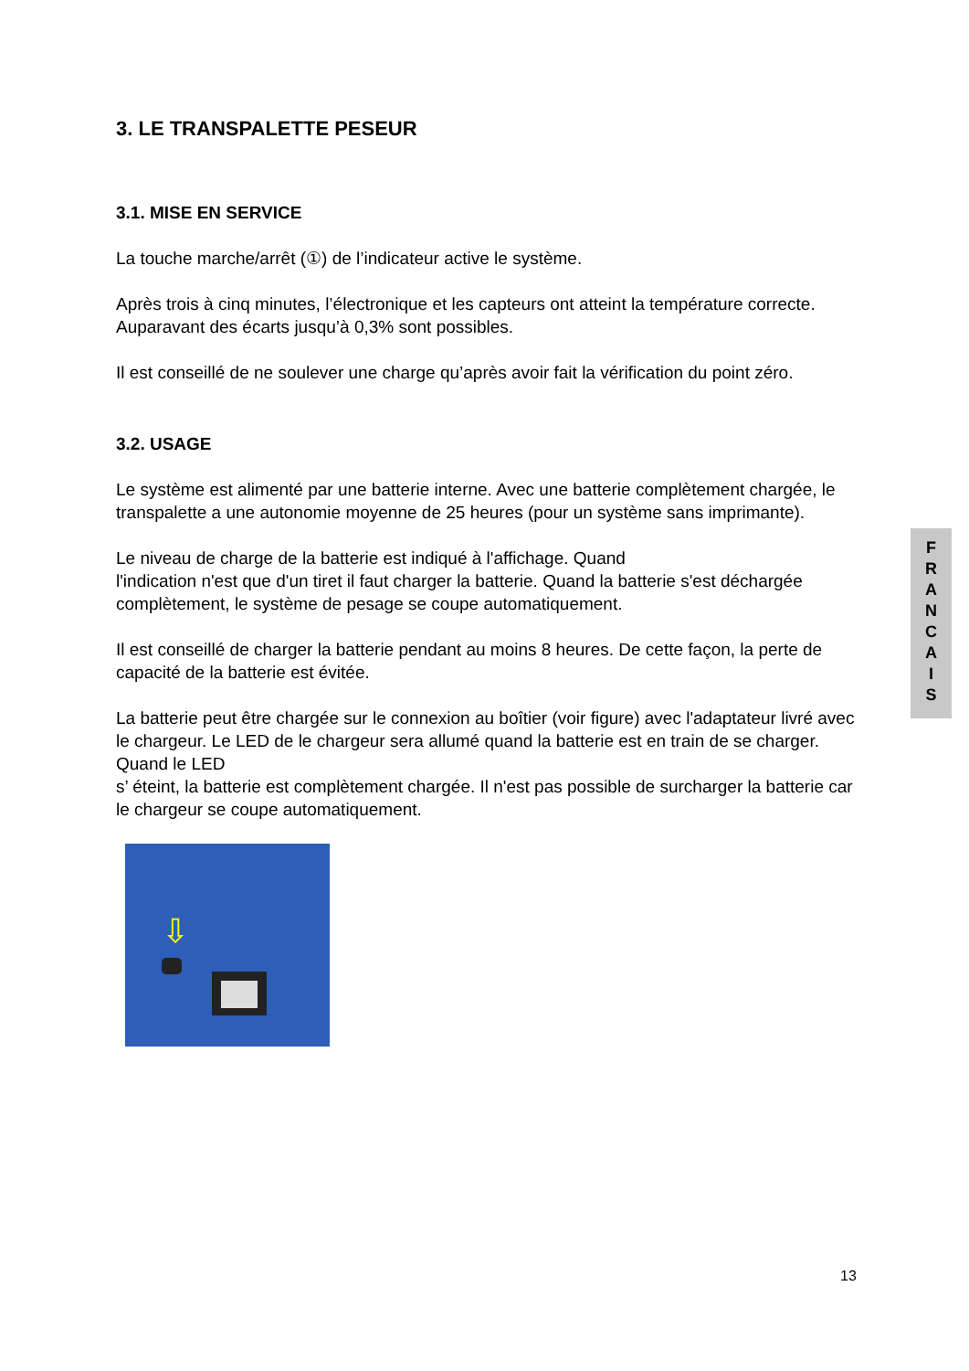3. LE TRANSPALETTE PESEUR
3.1. MISE EN SERVICE
La touche marche/arrêt (①) de l’indicateur active le système.
Après trois à cinq minutes, l’électronique et les capteurs ont atteint la température correcte. Auparavant des écarts jusqu’à 0,3% sont possibles.
Il est conseillé de ne soulever une charge qu’après avoir fait la vérification du point zéro.
3.2. USAGE
Le système est alimenté par une batterie interne. Avec une batterie complètement chargée, le transpalette a une autonomie moyenne de 25 heures (pour un système sans imprimante).
Le niveau de charge de la batterie est indiqué à l'affichage. Quand
l'indication n'est que d'un tiret il faut charger la batterie. Quand la batterie s'est déchargée complètement, le système de pesage se coupe automatiquement.
Il est conseillé de charger la batterie pendant au moins 8 heures. De cette façon, la perte de capacité de la batterie est évitée.
La batterie peut être chargée sur le connexion au boîtier (voir figure) avec l'adaptateur livré avec le chargeur. Le LED de le chargeur sera allumé quand la batterie est en train de se charger. Quand le LED
s’ éteint, la batterie est complètement chargée. Il n'est pas possible de surcharger la batterie car le chargeur se coupe automatiquement.
⇩
F
R
A
N
C
A
I
S
13